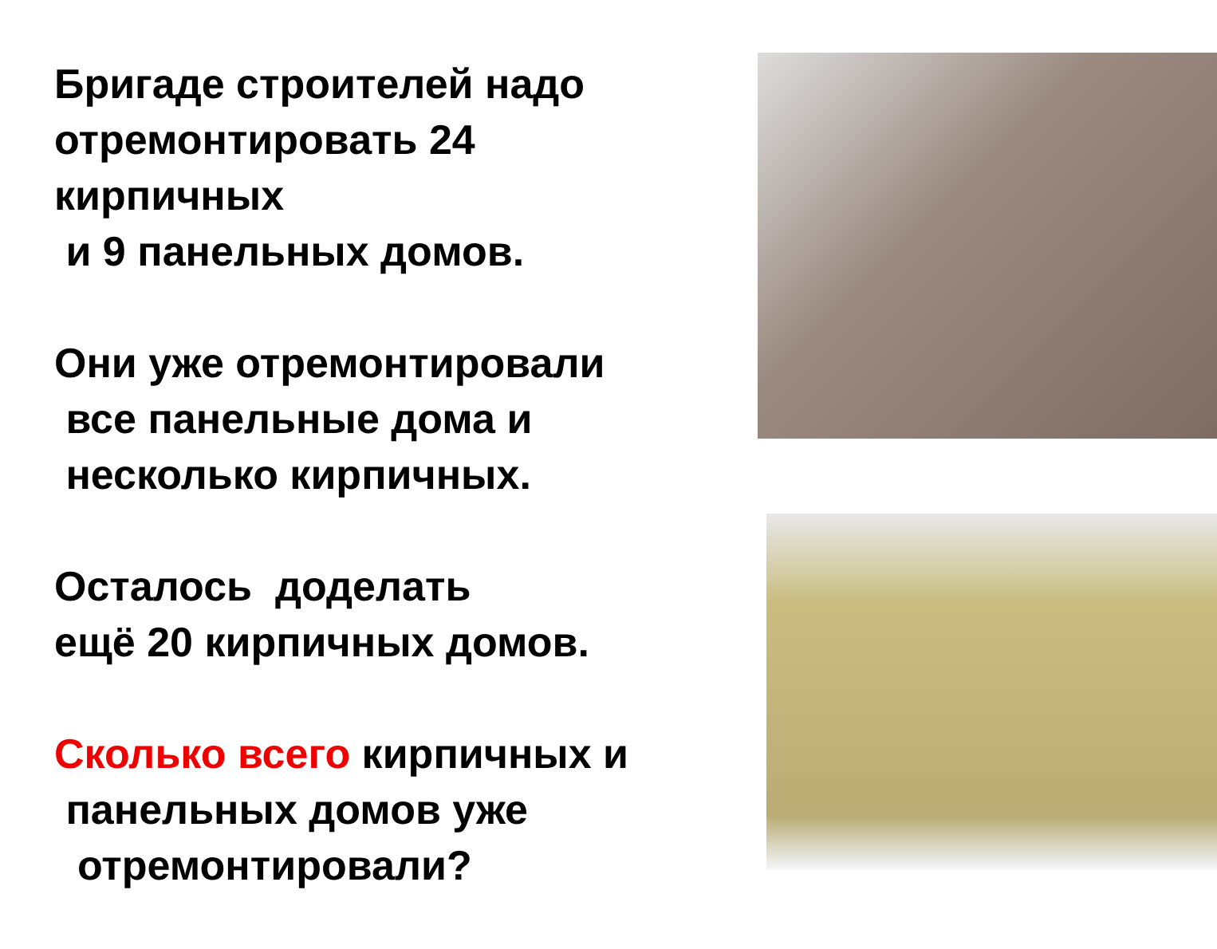Бригаде строителей надо
отремонтировать 24
кирпичных
и 9 панельных домов.
Они уже отремонтировали
все панельные дома и
несколько кирпичных.
Осталось доделать
ещё 20 кирпичных домов.
Сколько всего кирпичных и
панельных домов уже
отремонтировали?